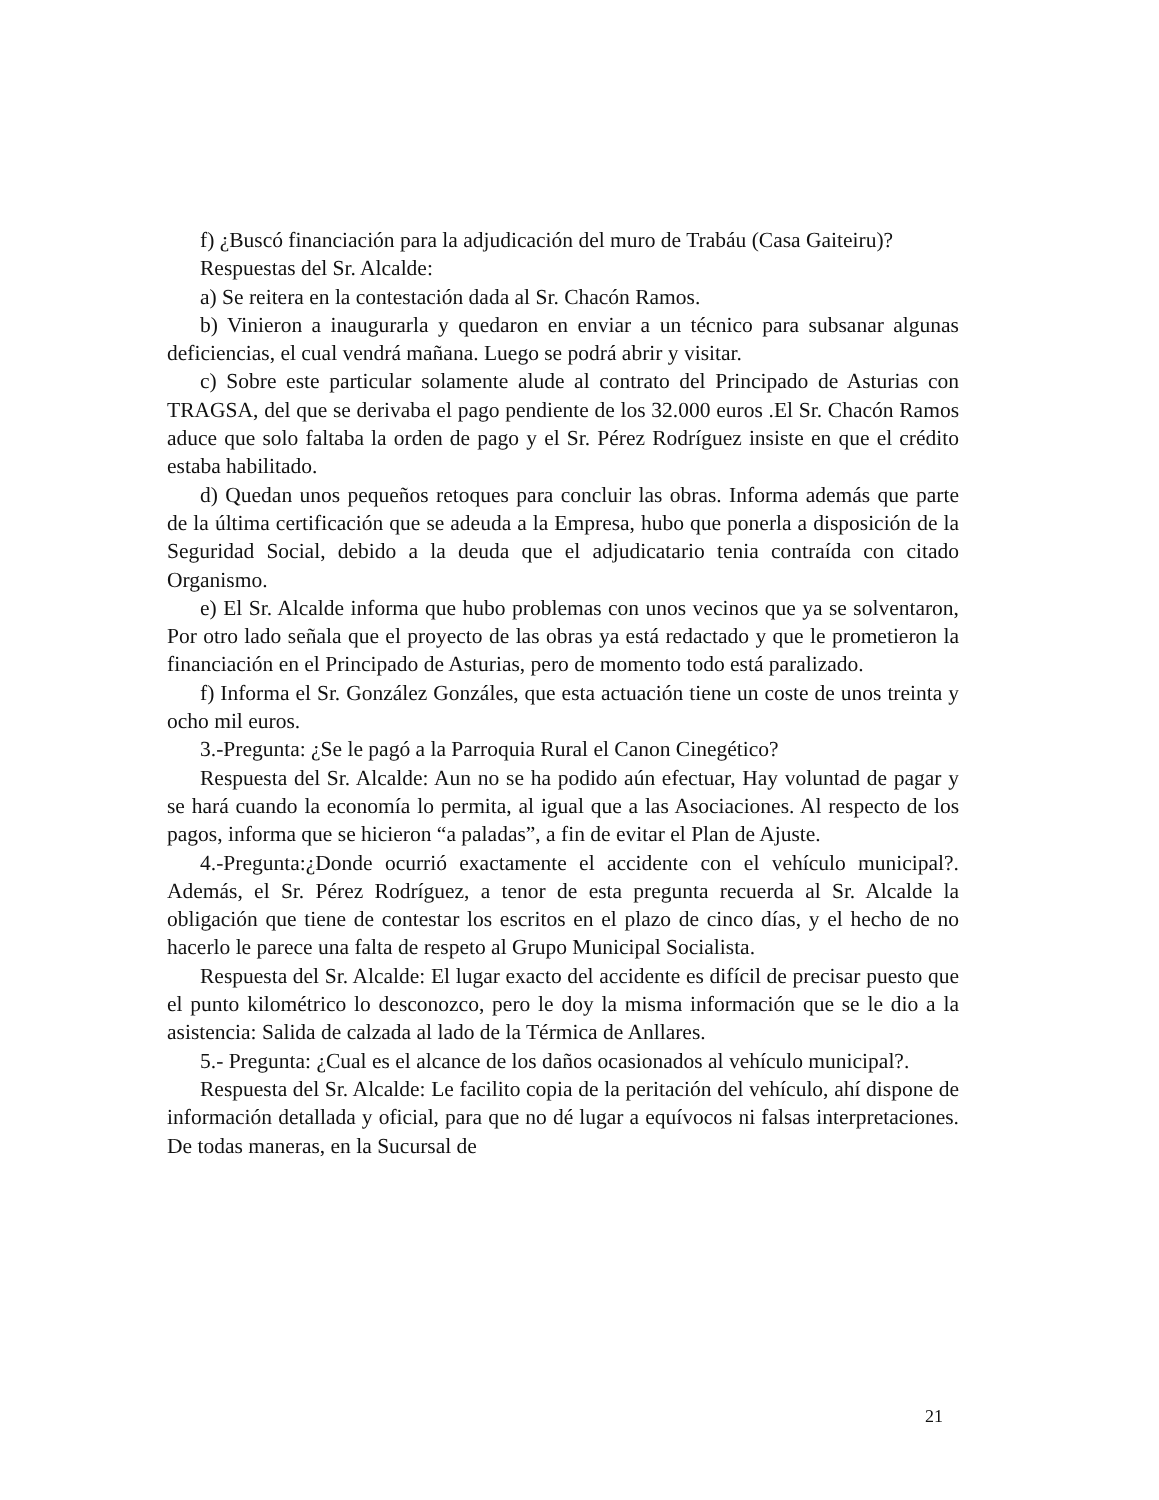f) ¿Buscó financiación para la adjudicación del muro de Trabáu (Casa Gaiteiru)?
Respuestas del Sr. Alcalde:
a) Se reitera en la contestación dada al Sr. Chacón Ramos.
b) Vinieron a inaugurarla y quedaron en enviar a un técnico para subsanar algunas deficiencias, el cual vendrá mañana. Luego se podrá abrir y visitar.
c) Sobre este particular solamente alude al contrato del Principado de Asturias con TRAGSA, del que se derivaba el pago pendiente de los 32.000 euros .El Sr. Chacón Ramos aduce que solo faltaba la orden de pago y el Sr. Pérez Rodríguez insiste en que el crédito estaba habilitado.
d) Quedan unos pequeños retoques para concluir las obras. Informa además que parte de la última certificación que se adeuda a la Empresa, hubo que ponerla a disposición de la Seguridad Social, debido a la deuda que el adjudicatario tenia contraída con citado Organismo.
e) El Sr. Alcalde informa que hubo problemas con unos vecinos que ya se solventaron, Por otro lado señala que el proyecto de las obras ya está redactado y que le prometieron la financiación en el Principado de Asturias, pero de momento todo está paralizado.
f) Informa el Sr. González Gonzáles, que esta actuación tiene un coste de unos treinta y ocho mil euros.
3.-Pregunta: ¿Se le pagó a la Parroquia Rural el Canon Cinegético?
Respuesta del Sr. Alcalde: Aun no se ha podido aún efectuar, Hay voluntad de pagar y se hará cuando la economía lo permita, al igual que a las Asociaciones. Al respecto de los pagos, informa que se hicieron “a paladas”, a fin de evitar el Plan de Ajuste.
4.-Pregunta:¿Donde ocurrió exactamente el accidente con el vehículo municipal?. Además, el Sr. Pérez Rodríguez, a tenor de esta pregunta recuerda al Sr. Alcalde la obligación que tiene de contestar los escritos en el plazo de cinco días, y el hecho de no hacerlo le parece una falta de respeto al Grupo Municipal Socialista.
Respuesta del Sr. Alcalde: El lugar exacto del accidente es difícil de precisar puesto que el punto kilométrico lo desconozco, pero le doy la misma información que se le dio a la asistencia: Salida de calzada al lado de la Térmica de Anllares.
5.- Pregunta: ¿Cual es el alcance de los daños ocasionados al vehículo municipal?.
Respuesta del Sr. Alcalde: Le facilito copia de la peritación del vehículo, ahí dispone de información detallada y oficial, para que no dé lugar a equívocos ni falsas interpretaciones. De todas maneras, en la Sucursal de
21